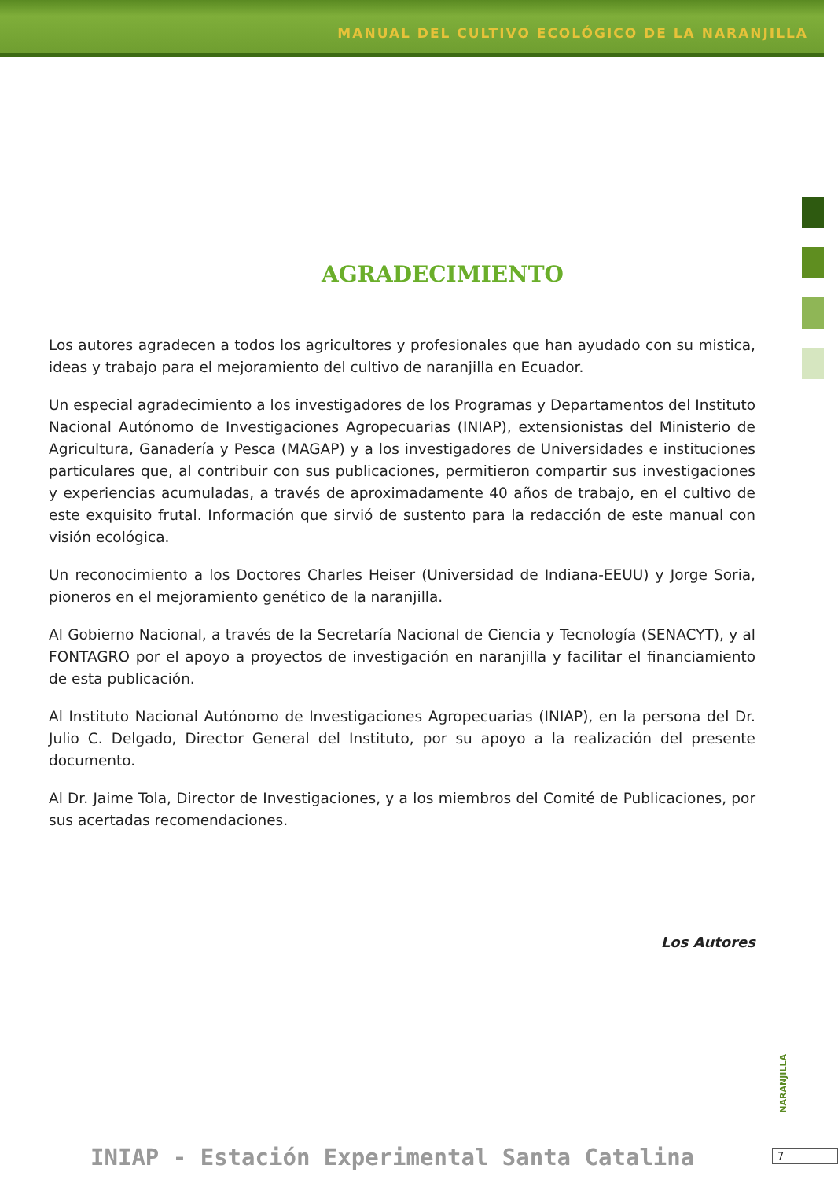MANUAL DEL CULTIVO ECOLÓGICO DE LA NARANJILLA
AGRADECIMIENTO
Los autores agradecen a todos los agricultores y profesionales que han ayudado con su mistica, ideas y trabajo para el mejoramiento del cultivo de naranjilla en Ecuador.
Un especial agradecimiento a los investigadores de los Programas y Departamentos del Instituto Nacional Autónomo de Investigaciones Agropecuarias (INIAP), extensionistas del Ministerio de Agricultura, Ganadería y Pesca (MAGAP) y a los investigadores de Universidades e instituciones particulares que, al contribuir con sus publicaciones, permitieron compartir sus investigaciones y experiencias acumuladas, a través de aproximadamente 40 años de trabajo, en el cultivo de este exquisito frutal. Información que sirvió de sustento para la redacción de este manual con visión ecológica.
Un reconocimiento a los Doctores Charles Heiser (Universidad de Indiana-EEUU) y Jorge Soria, pioneros en el mejoramiento genético de la naranjilla.
Al Gobierno Nacional, a través de la Secretaría Nacional de Ciencia y Tecnología (SENACYT), y al FONTAGRO por el apoyo a proyectos de investigación en naranjilla y facilitar el financiamiento de esta publicación.
Al Instituto Nacional Autónomo de Investigaciones Agropecuarias (INIAP), en la persona del Dr. Julio C. Delgado, Director General del Instituto, por su apoyo a la realización del presente documento.
Al Dr. Jaime Tola, Director de Investigaciones, y a los miembros del Comité de Publicaciones, por sus acertadas recomendaciones.
Los Autores
NARANJILLA
INIAP - Estación Experimental Santa Catalina
7